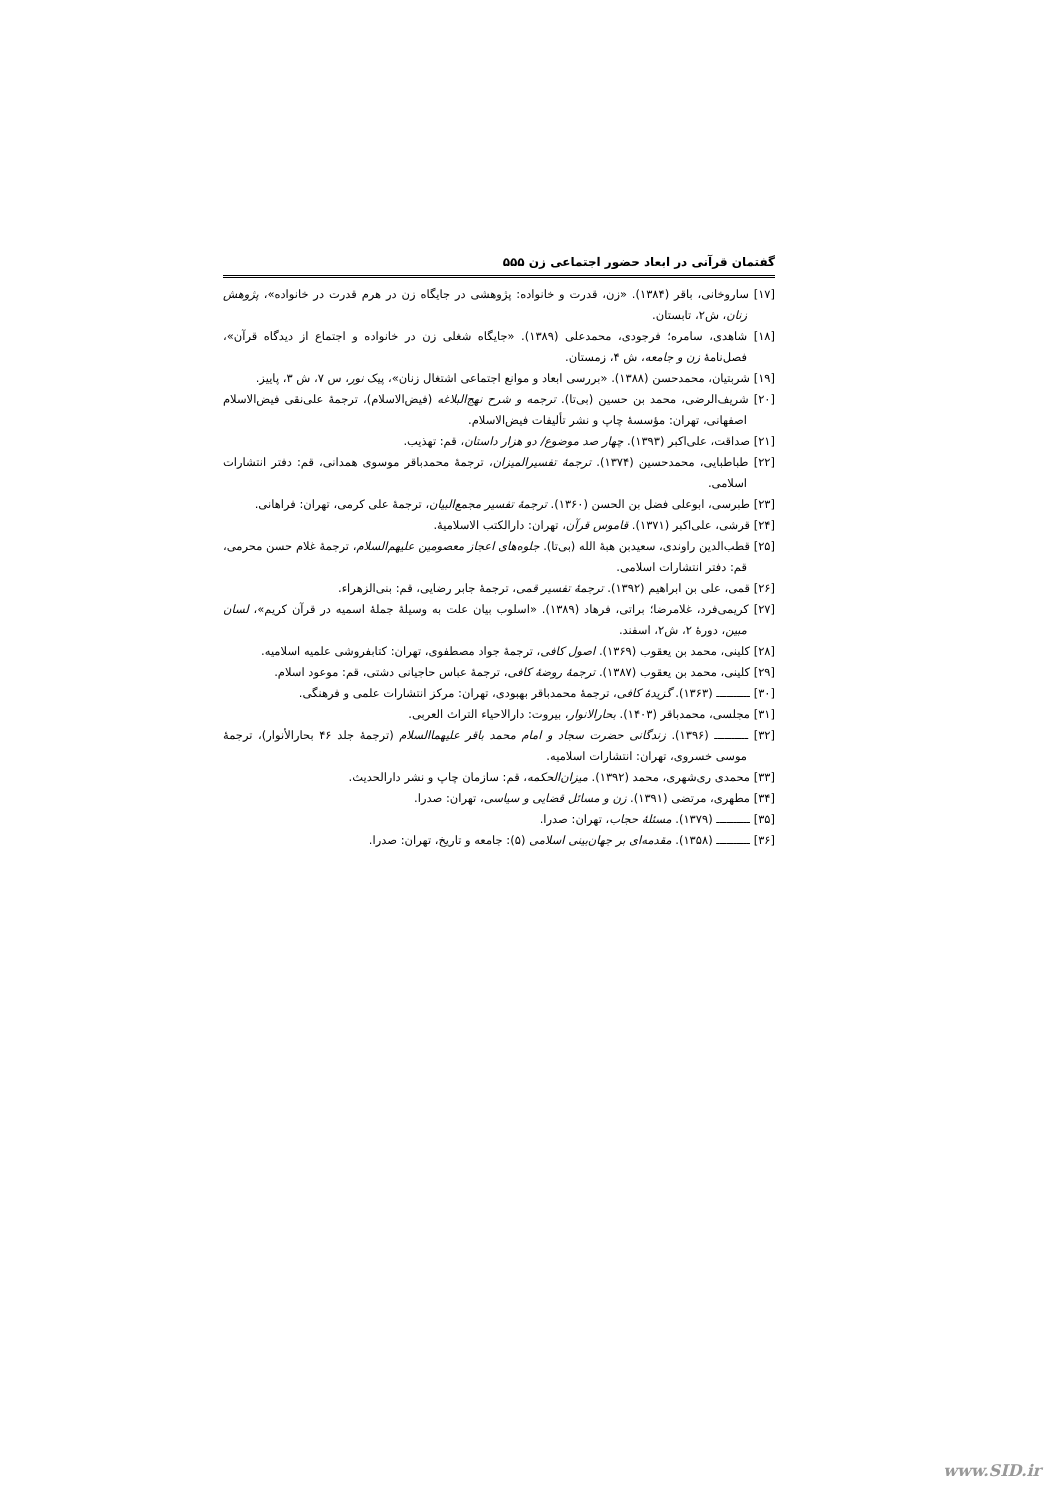گفتمان قرآنی در ابعاد حضور اجتماعی زن ۵۵۵
[۱۷] ساروخانی، باقر (۱۳۸۴). «زن، قدرت و خانواده: پژوهشی در جایگاه زن در هرم قدرت در خانواده»، پژوهش زنان، ش۲، تابستان.
[۱۸] شاهدی، سامره؛ فرجودی، محمدعلی (۱۳۸۹). «جایگاه شغلی زن در خانواده و اجتماع از دیدگاه قرآن»، فصل‌نامهٔ زن و جامعه، ش ۴، زمستان.
[۱۹] شربتیان، محمدحسن (۱۳۸۸). «بررسی ابعاد و موانع اجتماعی اشتغال زنان»، پیک نور، س ۷، ش ۳، پاییز.
[۲۰] شریف‌الرضی، محمد بن حسین (بی‌تا). ترجمه و شرح نهج‌البلاغه (فیض‌الاسلام)، ترجمهٔ علی‌نقی فیض‌الاسلام اصفهانی، تهران: مؤسسهٔ چاپ و نشر تألیفات فیض‌الاسلام.
[۲۱] صداقت، علی‌اکبر (۱۳۹۳). چهار صد موضوع/ دو هزار داستان، قم: تهذیب.
[۲۲] طباطبایی، محمدحسین (۱۳۷۴). ترجمهٔ تفسیرالمیزان، ترجمهٔ محمدباقر موسوی همدانی، قم: دفتر انتشارات اسلامی.
[۲۳] طبرسی، ابوعلی فضل بن الحسن (۱۳۶۰). ترجمهٔ تفسیر مجمع‌البیان، ترجمهٔ علی کرمی، تهران: فراهانی.
[۲۴] قرشی، علی‌اکبر (۱۳۷۱). قاموس قرآن، تهران: دارالکتب الاسلامیهٔ.
[۲۵] قطب‌الدین راوندی، سعیدبن هبهٔ الله (بی‌تا). جلوه‌های اعجاز معصومین علیهم‌السلام، ترجمهٔ غلام حسن محرمی، قم: دفتر انتشارات اسلامی.
[۲۶] قمی، علی بن ابراهیم (۱۳۹۲). ترجمهٔ تفسیر قمی، ترجمهٔ جابر رضایی، قم: بنی‌الزهراء.
[۲۷] کریمی‌فرد، غلامرضا؛ براتی، فرهاد (۱۳۸۹). «اسلوب بیان علت به وسیلهٔ جملهٔ اسمیه در قرآن کریم»، لسان مبین، دورهٔ ۲، ش۲، اسفند.
[۲۸] کلینی، محمد بن یعقوب (۱۳۶۹). اصول کافی، ترجمهٔ جواد مصطفوی، تهران: کتابفروشی علمیه اسلامیه.
[۲۹] کلینی، محمد بن یعقوب (۱۳۸۷). ترجمهٔ روضهٔ کافی، ترجمهٔ عباس حاجیانی دشتی، قم: موعود اسلام.
[۳۰] ــــــــــ (۱۳۶۳). گزیدهٔ کافی، ترجمهٔ محمدباقر بهبودی، تهران: مرکز انتشارات علمی و فرهنگی.
[۳۱] مجلسی، محمدباقر (۱۴۰۳). بحارالانوار، بیروت: دارالاحیاء التراث العربی.
[۳۲] ــــــــــ (۱۳۹۶). زندگانی حضرت سجاد و امام محمد باقر علیهماالسلام (ترجمهٔ جلد ۴۶ بحارالأنوار)، ترجمهٔ موسی خسروی، تهران: انتشارات اسلامیه.
[۳۳] محمدی ری‌شهری، محمد (۱۳۹۲). میزان‌الحکمه، قم: سازمان چاپ و نشر دارالحدیث.
[۳۴] مطهری، مرتضی (۱۳۹۱). زن و مسائل قضایی و سیاسی، تهران: صدرا.
[۳۵] ــــــــــ (۱۳۷۹). مسئلهٔ حجاب، تهران: صدرا.
[۳۶] ــــــــــ (۱۳۵۸). مقدمه‌ای بر جهان‌بینی اسلامی (۵): جامعه و تاریخ، تهران: صدرا.
www.SID.ir